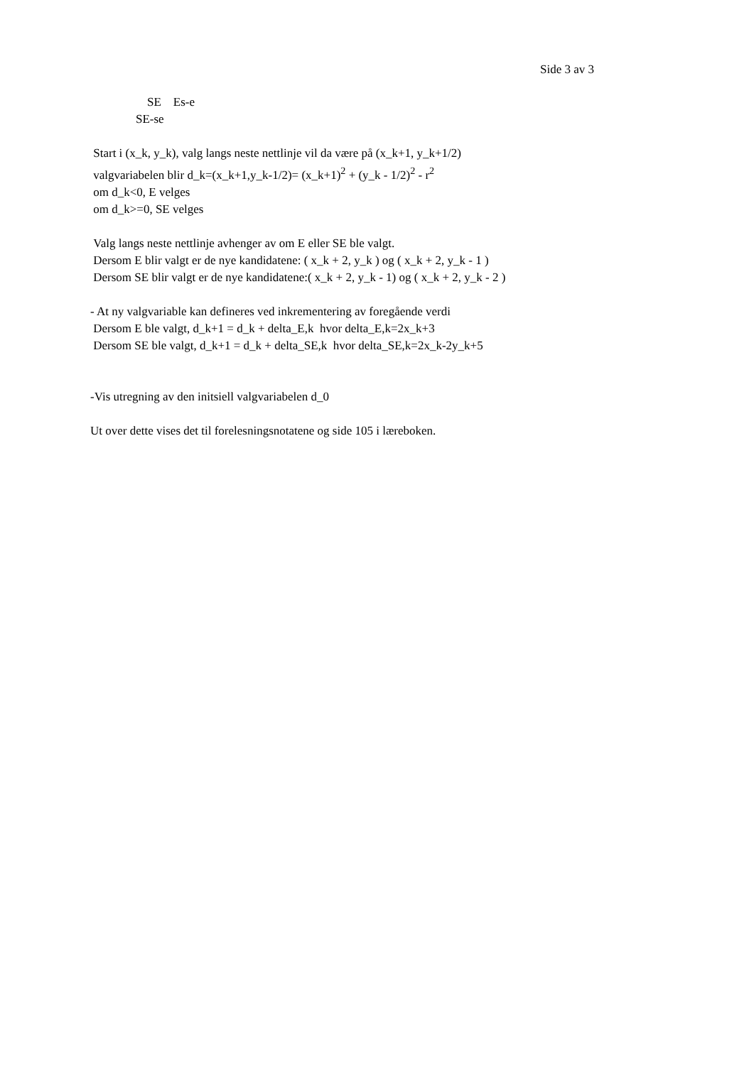Side 3 av 3
SE Es-e
SE-se
Start i (x_k, y_k), valg langs neste nettlinje vil da være på (x_k+1, y_k+1/2)
valgvariabelen blir d_k=(x_k+1,y_k-1/2)= (x_k+1)<sup>2</sup> + (y_k - 1/2)<sup>2</sup> - r<sup>2</sup>
om d_k<0, E velges
om d_k>=0, SE velges
Valg langs neste nettlinje avhenger av om E eller SE ble valgt.
Dersom E blir valgt er de nye kandidatene: ( x_k + 2, y_k ) og ( x_k + 2, y_k - 1 )
Dersom SE blir valgt er de nye kandidatene:( x_k + 2, y_k - 1) og ( x_k + 2, y_k - 2 )
- At ny valgvariable kan defineres ved inkrementering av foregående verdi
Dersom E ble valgt, d_k+1 = d_k + delta_E,k hvor delta_E,k=2x_k+3
Dersom SE ble valgt, d_k+1 = d_k + delta_SE,k hvor delta_SE,k=2x_k-2y_k+5
-Vis utregning av den initsiell valgvariabelen d_0
Ut over dette vises det til forelesningsnotatene og side 105 i læreboken.